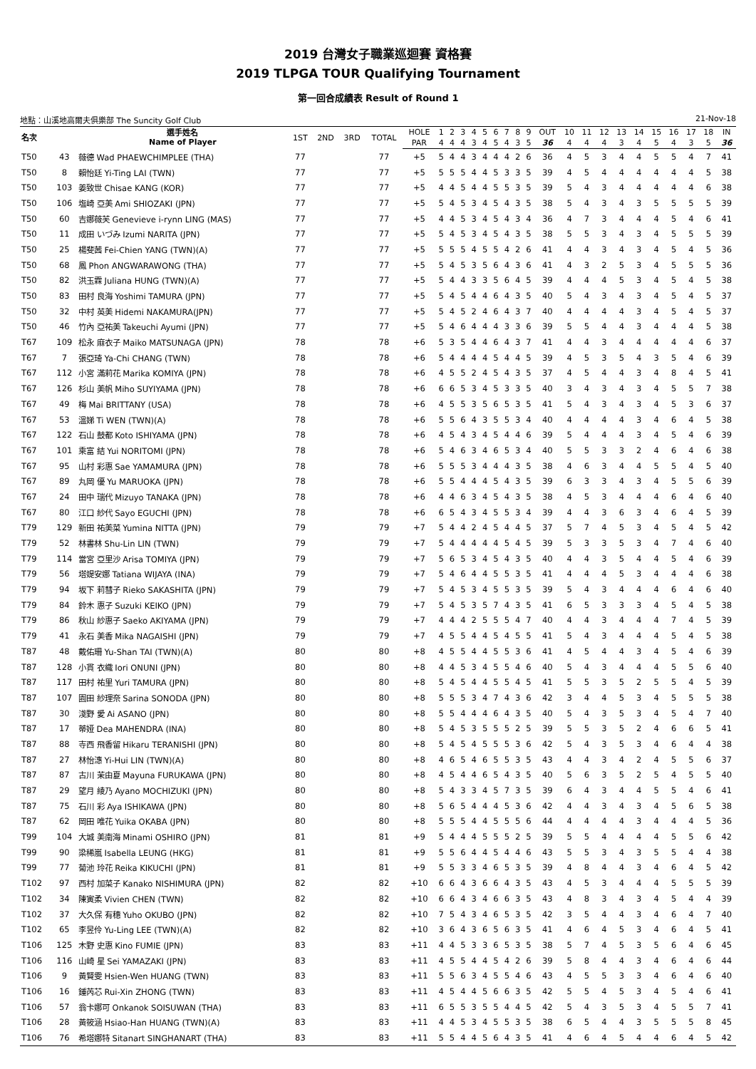2019 台灣女子職業巡迴賽 資格賽
2019 TLPGA TOUR Qualifying Tournament
第一回合成績表 Result of Round 1
地點：山溪地高爾夫俱樂部 The Suncity Golf Club 21-Nov-18
| 名次 | | 選手姓名 Name of Player | 1ST | 2ND | 3RD | TOTAL | HOLE | 1 | 2 | 3 | 4 | 5 | 6 | 7 | 8 | 9 | OUT | 10 | 11 | 12 | 13 | 14 | 15 | 16 | 17 | 18 | IN |
| --- | --- | --- | --- | --- | --- | --- | --- | --- | --- | --- | --- | --- | --- | --- | --- | --- | --- | --- | --- | --- | --- | --- | --- | --- | --- | --- | --- |
| | | | | | | | PAR | 4 | 4 | 4 | 3 | 4 | 5 | 4 | 3 | 5 | 36 | 4 | 4 | 4 | 3 | 4 | 5 | 4 | 3 | 5 | 36 |
| T50 | 43 | 薇德 Wad PHAEWCHIMPLEE (THA) | 77 | | | 77 | +5 | 5 | 4 | 4 | 3 | 4 | 4 | 4 | 2 | 6 | 36 | 4 | 5 | 3 | 4 | 4 | 5 | 5 | 4 | 7 | 41 |
| T50 | 8 | 賴怡廷 Yi-Ting LAI (TWN) | 77 | | | 77 | +5 | 5 | 5 | 5 | 4 | 4 | 5 | 3 | 3 | 5 | 39 | 4 | 5 | 4 | 4 | 4 | 4 | 4 | 4 | 5 | 38 |
| T50 | 103 | 姜致世 Chisae KANG (KOR) | 77 | | | 77 | +5 | 4 | 4 | 5 | 4 | 4 | 5 | 5 | 3 | 5 | 39 | 5 | 4 | 3 | 4 | 4 | 4 | 4 | 4 | 6 | 38 |
| T50 | 106 | 塩崎 亞美 Ami SHIOZAKI (JPN) | 77 | | | 77 | +5 | 5 | 4 | 5 | 3 | 4 | 5 | 4 | 3 | 5 | 38 | 5 | 4 | 3 | 4 | 3 | 5 | 5 | 5 | 5 | 39 |
| T50 | 60 | 吉娜薇芙 Genevieve i-rynn LING (MAS) | 77 | | | 77 | +5 | 4 | 4 | 5 | 3 | 4 | 5 | 4 | 3 | 4 | 36 | 4 | 7 | 3 | 4 | 4 | 4 | 5 | 4 | 6 | 41 |
| T50 | 11 | 成田 いづみ Izumi NARITA (JPN) | 77 | | | 77 | +5 | 5 | 4 | 5 | 3 | 4 | 5 | 4 | 3 | 5 | 38 | 5 | 5 | 3 | 4 | 3 | 4 | 5 | 5 | 5 | 39 |
| T50 | 25 | 楊斐茜 Fei-Chien YANG (TWN)(A) | 77 | | | 77 | +5 | 5 | 5 | 5 | 4 | 5 | 5 | 4 | 2 | 6 | 41 | 4 | 4 | 3 | 4 | 3 | 4 | 5 | 4 | 5 | 36 |
| T50 | 68 | 鳳 Phon ANGWARAWONG (THA) | 77 | | | 77 | +5 | 5 | 4 | 5 | 3 | 5 | 6 | 4 | 3 | 6 | 41 | 4 | 3 | 2 | 5 | 3 | 4 | 5 | 5 | 5 | 36 |
| T50 | 82 | 洪玉霖 Juliana HUNG (TWN)(A) | 77 | | | 77 | +5 | 5 | 4 | 4 | 3 | 3 | 5 | 6 | 4 | 5 | 39 | 4 | 4 | 4 | 5 | 3 | 4 | 5 | 4 | 5 | 38 |
| T50 | 83 | 田村 良海 Yoshimi TAMURA (JPN) | 77 | | | 77 | +5 | 5 | 4 | 5 | 4 | 4 | 6 | 4 | 3 | 5 | 40 | 5 | 4 | 3 | 4 | 3 | 4 | 5 | 4 | 5 | 37 |
| T50 | 32 | 中村 英美 Hidemi NAKAMURA(JPN) | 77 | | | 77 | +5 | 5 | 4 | 5 | 2 | 4 | 6 | 4 | 3 | 7 | 40 | 4 | 4 | 4 | 4 | 3 | 4 | 5 | 4 | 5 | 37 |
| T50 | 46 | 竹內 亞祐美 Takeuchi Ayumi (JPN) | 77 | | | 77 | +5 | 5 | 4 | 6 | 4 | 4 | 4 | 3 | 3 | 6 | 39 | 5 | 5 | 4 | 4 | 3 | 4 | 4 | 4 | 5 | 38 |
| T67 | 109 | 松永 麻衣子 Maiko MATSUNAGA (JPN) | 78 | | | 78 | +6 | 5 | 3 | 5 | 4 | 4 | 6 | 4 | 3 | 7 | 41 | 4 | 4 | 3 | 4 | 4 | 4 | 4 | 4 | 6 | 37 |
| T67 | 7 | 張亞琦 Ya-Chi CHANG (TWN) | 78 | | | 78 | +6 | 5 | 4 | 4 | 4 | 4 | 5 | 4 | 4 | 5 | 39 | 4 | 5 | 3 | 5 | 4 | 3 | 5 | 4 | 6 | 39 |
| T67 | 112 | 小宮 滿莉花 Marika KOMIYA (JPN) | 78 | | | 78 | +6 | 4 | 5 | 5 | 2 | 4 | 5 | 4 | 3 | 5 | 37 | 4 | 5 | 4 | 4 | 3 | 4 | 8 | 4 | 5 | 41 |
| T67 | 126 | 杉山 美帆 Miho SUYIYAMA (JPN) | 78 | | | 78 | +6 | 6 | 6 | 5 | 3 | 4 | 5 | 3 | 3 | 5 | 40 | 3 | 4 | 3 | 4 | 3 | 4 | 5 | 5 | 7 | 38 |
| T67 | 49 | 梅 Mai BRITTANY (USA) | 78 | | | 78 | +6 | 4 | 5 | 5 | 3 | 5 | 6 | 5 | 3 | 5 | 41 | 5 | 4 | 3 | 4 | 3 | 4 | 5 | 3 | 6 | 37 |
| T67 | 53 | 溫娣 Ti WEN (TWN)(A) | 78 | | | 78 | +6 | 5 | 5 | 6 | 4 | 3 | 5 | 5 | 3 | 4 | 40 | 4 | 4 | 4 | 4 | 3 | 4 | 6 | 4 | 5 | 38 |
| T67 | 122 | 石山 鼓都 Koto ISHIYAMA (JPN) | 78 | | | 78 | +6 | 4 | 5 | 4 | 3 | 4 | 5 | 4 | 4 | 6 | 39 | 5 | 4 | 4 | 4 | 3 | 4 | 5 | 4 | 6 | 39 |
| T67 | 101 | 乘富 結 Yui NORITOMI (JPN) | 78 | | | 78 | +6 | 5 | 4 | 6 | 3 | 4 | 6 | 5 | 3 | 4 | 40 | 5 | 5 | 3 | 3 | 2 | 4 | 6 | 4 | 6 | 38 |
| T67 | 95 | 山村 彩惠 Sae YAMAMURA (JPN) | 78 | | | 78 | +6 | 5 | 5 | 5 | 3 | 4 | 4 | 4 | 3 | 5 | 38 | 4 | 6 | 3 | 4 | 4 | 5 | 5 | 4 | 5 | 40 |
| T67 | 89 | 丸岡 優 Yu MARUOKA (JPN) | 78 | | | 78 | +6 | 5 | 5 | 4 | 4 | 4 | 5 | 4 | 3 | 5 | 39 | 6 | 3 | 3 | 4 | 3 | 4 | 5 | 5 | 6 | 39 |
| T67 | 24 | 田中 瑞代 Mizuyo TANAKA (JPN) | 78 | | | 78 | +6 | 4 | 4 | 6 | 3 | 4 | 5 | 4 | 3 | 5 | 38 | 4 | 5 | 3 | 4 | 4 | 4 | 6 | 4 | 6 | 40 |
| T67 | 80 | 江口 紗代 Sayo EGUCHI (JPN) | 78 | | | 78 | +6 | 6 | 5 | 4 | 3 | 4 | 5 | 5 | 3 | 4 | 39 | 4 | 4 | 3 | 6 | 3 | 4 | 6 | 4 | 5 | 39 |
| T79 | 129 | 新田 祐美菜 Yumina NITTA (JPN) | 79 | | | 79 | +7 | 5 | 4 | 4 | 2 | 4 | 5 | 4 | 4 | 5 | 37 | 5 | 7 | 4 | 5 | 3 | 4 | 5 | 4 | 5 | 42 |
| T79 | 52 | 林書林 Shu-Lin LIN (TWN) | 79 | | | 79 | +7 | 5 | 4 | 4 | 4 | 4 | 4 | 5 | 4 | 5 | 39 | 5 | 3 | 3 | 5 | 3 | 4 | 7 | 4 | 6 | 40 |
| T79 | 114 | 當宮 亞里沙 Arisa TOMIYA (JPN) | 79 | | | 79 | +7 | 5 | 6 | 5 | 3 | 4 | 5 | 4 | 3 | 5 | 40 | 4 | 4 | 3 | 5 | 4 | 4 | 5 | 4 | 6 | 39 |
| T79 | 56 | 塔媞安娜 Tatiana WIJAYA (INA) | 79 | | | 79 | +7 | 5 | 4 | 6 | 4 | 4 | 5 | 5 | 3 | 5 | 41 | 4 | 4 | 4 | 5 | 3 | 4 | 4 | 4 | 6 | 38 |
| T79 | 94 | 坂下 莉彗子 Rieko SAKASHITA (JPN) | 79 | | | 79 | +7 | 5 | 4 | 5 | 3 | 4 | 5 | 5 | 3 | 5 | 39 | 5 | 4 | 3 | 4 | 4 | 4 | 6 | 4 | 6 | 40 |
| T79 | 84 | 鈴木 惠子 Suzuki KEIKO (JPN) | 79 | | | 79 | +7 | 5 | 4 | 5 | 3 | 5 | 7 | 4 | 3 | 5 | 41 | 6 | 5 | 3 | 3 | 3 | 4 | 5 | 4 | 5 | 38 |
| T79 | 86 | 秋山 紗惠子 Saeko AKIYAMA (JPN) | 79 | | | 79 | +7 | 4 | 4 | 4 | 2 | 5 | 5 | 5 | 4 | 7 | 40 | 4 | 4 | 3 | 4 | 4 | 4 | 7 | 4 | 5 | 39 |
| T79 | 41 | 永石 美香 Mika NAGAISHI (JPN) | 79 | | | 79 | +7 | 4 | 5 | 5 | 4 | 4 | 5 | 4 | 5 | 5 | 41 | 5 | 4 | 3 | 4 | 4 | 4 | 5 | 4 | 5 | 38 |
| T87 | 48 | 戴佑珊 Yu-Shan TAI (TWN)(A) | 80 | | | 80 | +8 | 4 | 5 | 5 | 4 | 4 | 5 | 5 | 3 | 6 | 41 | 4 | 5 | 4 | 4 | 3 | 4 | 5 | 4 | 6 | 39 |
| T87 | 128 | 小貫 衣織 Iori ONUNI (JPN) | 80 | | | 80 | +8 | 4 | 4 | 5 | 3 | 4 | 5 | 5 | 4 | 6 | 40 | 5 | 4 | 3 | 4 | 4 | 4 | 5 | 5 | 6 | 40 |
| T87 | 117 | 田村 祐里 Yuri TAMURA (JPN) | 80 | | | 80 | +8 | 5 | 4 | 5 | 4 | 4 | 5 | 5 | 4 | 5 | 41 | 5 | 5 | 3 | 5 | 2 | 5 | 5 | 4 | 5 | 39 |
| T87 | 107 | 園田 紗理奈 Sarina SONODA (JPN) | 80 | | | 80 | +8 | 5 | 5 | 5 | 3 | 4 | 7 | 4 | 3 | 6 | 42 | 3 | 4 | 4 | 5 | 3 | 4 | 5 | 5 | 5 | 38 |
| T87 | 30 | 淺野 愛 Ai ASANO (JPN) | 80 | | | 80 | +8 | 5 | 5 | 4 | 4 | 4 | 6 | 4 | 3 | 5 | 40 | 5 | 4 | 3 | 5 | 3 | 4 | 5 | 4 | 7 | 40 |
| T87 | 17 | 蒂娅 Dea MAHENDRA (INA) | 80 | | | 80 | +8 | 5 | 4 | 5 | 3 | 5 | 5 | 5 | 2 | 5 | 39 | 5 | 5 | 3 | 5 | 2 | 4 | 6 | 6 | 5 | 41 |
| T87 | 88 | 寺西 飛香留 Hikaru TERANISHI (JPN) | 80 | | | 80 | +8 | 5 | 4 | 5 | 4 | 5 | 5 | 5 | 3 | 6 | 42 | 5 | 4 | 3 | 5 | 3 | 4 | 6 | 4 | 4 | 38 |
| T87 | 27 | 林怡潓 Yi-Hui LIN (TWN)(A) | 80 | | | 80 | +8 | 4 | 6 | 5 | 4 | 6 | 5 | 5 | 3 | 5 | 43 | 4 | 4 | 3 | 4 | 2 | 4 | 5 | 5 | 6 | 37 |
| T87 | 87 | 古川 茉由夏 Mayuna FURUKAWA (JPN) | 80 | | | 80 | +8 | 4 | 5 | 4 | 4 | 6 | 5 | 4 | 3 | 5 | 40 | 5 | 6 | 3 | 5 | 2 | 5 | 4 | 5 | 5 | 40 |
| T87 | 29 | 望月 綾乃 Ayano MOCHIZUKI (JPN) | 80 | | | 80 | +8 | 5 | 4 | 3 | 3 | 4 | 5 | 7 | 3 | 5 | 39 | 6 | 4 | 3 | 4 | 4 | 5 | 5 | 4 | 6 | 41 |
| T87 | 75 | 石川 彩 Aya ISHIKAWA (JPN) | 80 | | | 80 | +8 | 5 | 6 | 5 | 4 | 4 | 4 | 5 | 3 | 6 | 42 | 4 | 4 | 3 | 4 | 3 | 4 | 5 | 6 | 5 | 38 |
| T87 | 62 | 岡田 唯花 Yuika OKABA (JPN) | 80 | | | 80 | +8 | 5 | 5 | 5 | 4 | 4 | 5 | 5 | 5 | 6 | 44 | 4 | 4 | 4 | 4 | 3 | 4 | 4 | 4 | 5 | 36 |
| T99 | 104 | 大城 美南海 Minami OSHIRO (JPN) | 81 | | | 81 | +9 | 5 | 4 | 4 | 4 | 5 | 5 | 5 | 2 | 5 | 39 | 5 | 5 | 4 | 4 | 4 | 4 | 5 | 5 | 6 | 42 |
| T99 | 90 | 梁稀嵐 Isabella LEUNG (HKG) | 81 | | | 81 | +9 | 5 | 5 | 6 | 4 | 4 | 5 | 4 | 4 | 6 | 43 | 5 | 5 | 3 | 4 | 3 | 5 | 5 | 4 | 4 | 38 |
| T99 | 77 | 菊池 玲花 Reika KIKUCHI (JPN) | 81 | | | 81 | +9 | 5 | 5 | 3 | 3 | 4 | 6 | 5 | 3 | 5 | 39 | 4 | 8 | 4 | 4 | 3 | 4 | 6 | 4 | 5 | 42 |
| T102 | 97 | 西村 加菜子 Kanako NISHIMURA (JPN) | 82 | | | 82 | +10 | 6 | 6 | 4 | 3 | 6 | 6 | 4 | 3 | 5 | 43 | 4 | 5 | 3 | 4 | 4 | 4 | 5 | 5 | 5 | 39 |
| T102 | 34 | 陳寅柔 Vivien CHEN (TWN) | 82 | | | 82 | +10 | 6 | 6 | 4 | 3 | 4 | 6 | 6 | 3 | 5 | 43 | 4 | 8 | 3 | 4 | 3 | 4 | 5 | 4 | 4 | 39 |
| T102 | 37 | 大久保 有穗 Yuho OKUBO (JPN) | 82 | | | 82 | +10 | 7 | 5 | 4 | 3 | 4 | 6 | 5 | 3 | 5 | 42 | 3 | 5 | 4 | 4 | 3 | 4 | 6 | 4 | 7 | 40 |
| T102 | 65 | 李昱伶 Yu-Ling LEE (TWN)(A) | 82 | | | 82 | +10 | 3 | 6 | 4 | 3 | 6 | 5 | 6 | 3 | 5 | 41 | 4 | 6 | 4 | 5 | 3 | 4 | 6 | 4 | 5 | 41 |
| T106 | 125 | 木野 史惠 Kino FUMIE (JPN) | 83 | | | 83 | +11 | 4 | 4 | 5 | 3 | 3 | 6 | 5 | 3 | 5 | 38 | 5 | 7 | 4 | 5 | 3 | 5 | 6 | 4 | 6 | 45 |
| T106 | 116 | 山崎 星 Sei YAMAZAKI (JPN) | 83 | | | 83 | +11 | 4 | 5 | 5 | 4 | 4 | 5 | 4 | 2 | 6 | 39 | 5 | 8 | 4 | 4 | 3 | 4 | 6 | 4 | 6 | 44 |
| T106 | 9 | 黃賢雯 Hsien-Wen HUANG (TWN) | 83 | | | 83 | +11 | 5 | 5 | 6 | 3 | 4 | 5 | 5 | 4 | 6 | 43 | 4 | 5 | 5 | 3 | 3 | 4 | 6 | 4 | 6 | 40 |
| T106 | 16 | 鍾芮芯 Rui-Xin ZHONG (TWN) | 83 | | | 83 | +11 | 4 | 5 | 4 | 4 | 5 | 6 | 6 | 3 | 5 | 42 | 5 | 5 | 4 | 5 | 3 | 4 | 5 | 4 | 6 | 41 |
| T106 | 57 | 翁卡娜可 Onkanok SOISUWAN (THA) | 83 | | | 83 | +11 | 6 | 5 | 5 | 3 | 5 | 5 | 4 | 4 | 5 | 42 | 5 | 4 | 3 | 5 | 3 | 4 | 5 | 5 | 7 | 41 |
| T106 | 28 | 黃筱涵 Hsiao-Han HUANG (TWN)(A) | 83 | | | 83 | +11 | 4 | 4 | 5 | 3 | 4 | 5 | 5 | 3 | 5 | 38 | 6 | 5 | 4 | 4 | 3 | 5 | 5 | 5 | 8 | 45 |
| T106 | 76 | 希塔娜特 Sitanart SINGHANART (THA) | 83 | | | 83 | +11 | 5 | 5 | 4 | 4 | 5 | 6 | 4 | 3 | 5 | 41 | 4 | 6 | 4 | 5 | 4 | 4 | 6 | 4 | 5 | 42 |